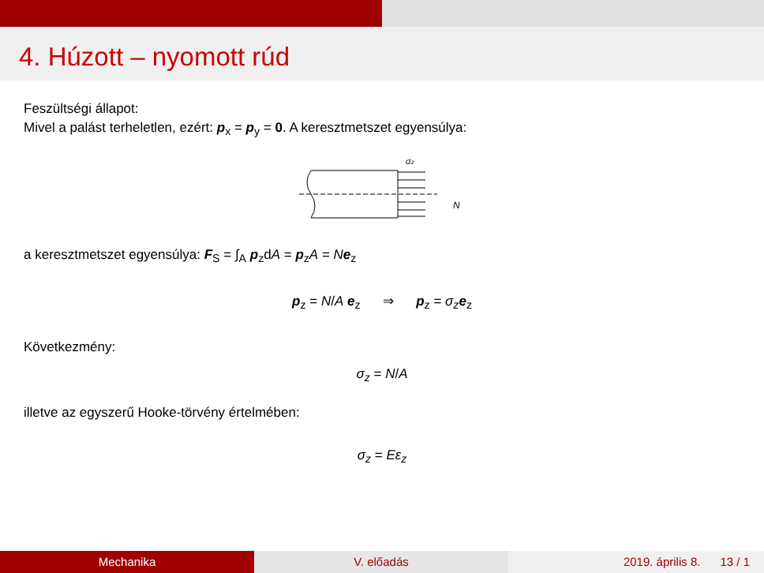4. Húzott – nyomott rúd
Feszültségi állapot:
Mivel a palást terheletlen, ezért: p<sub>x</sub> = p<sub>y</sub> = 0. A keresztmetszet egyensúlya:
σz
N
a keresztmetszet egyensúlya: F<sub>S</sub> = ∫<sub>A</sub> p<sub>z</sub>dA = p<sub>z</sub>A = Ne<sub>z</sub>
p<sub>z</sub> = N/A e<sub>z</sub> ⇒ p<sub>z</sub> = σ<sub>z</sub> e<sub>z</sub>
Következmény:
σ<sub>z</sub> = N/A
illetve az egyszerű Hooke-törvény értelmében:
σ<sub>z</sub> = Eε<sub>z</sub>
Mechanika V. előadás 2019. április 8. 13 / 1